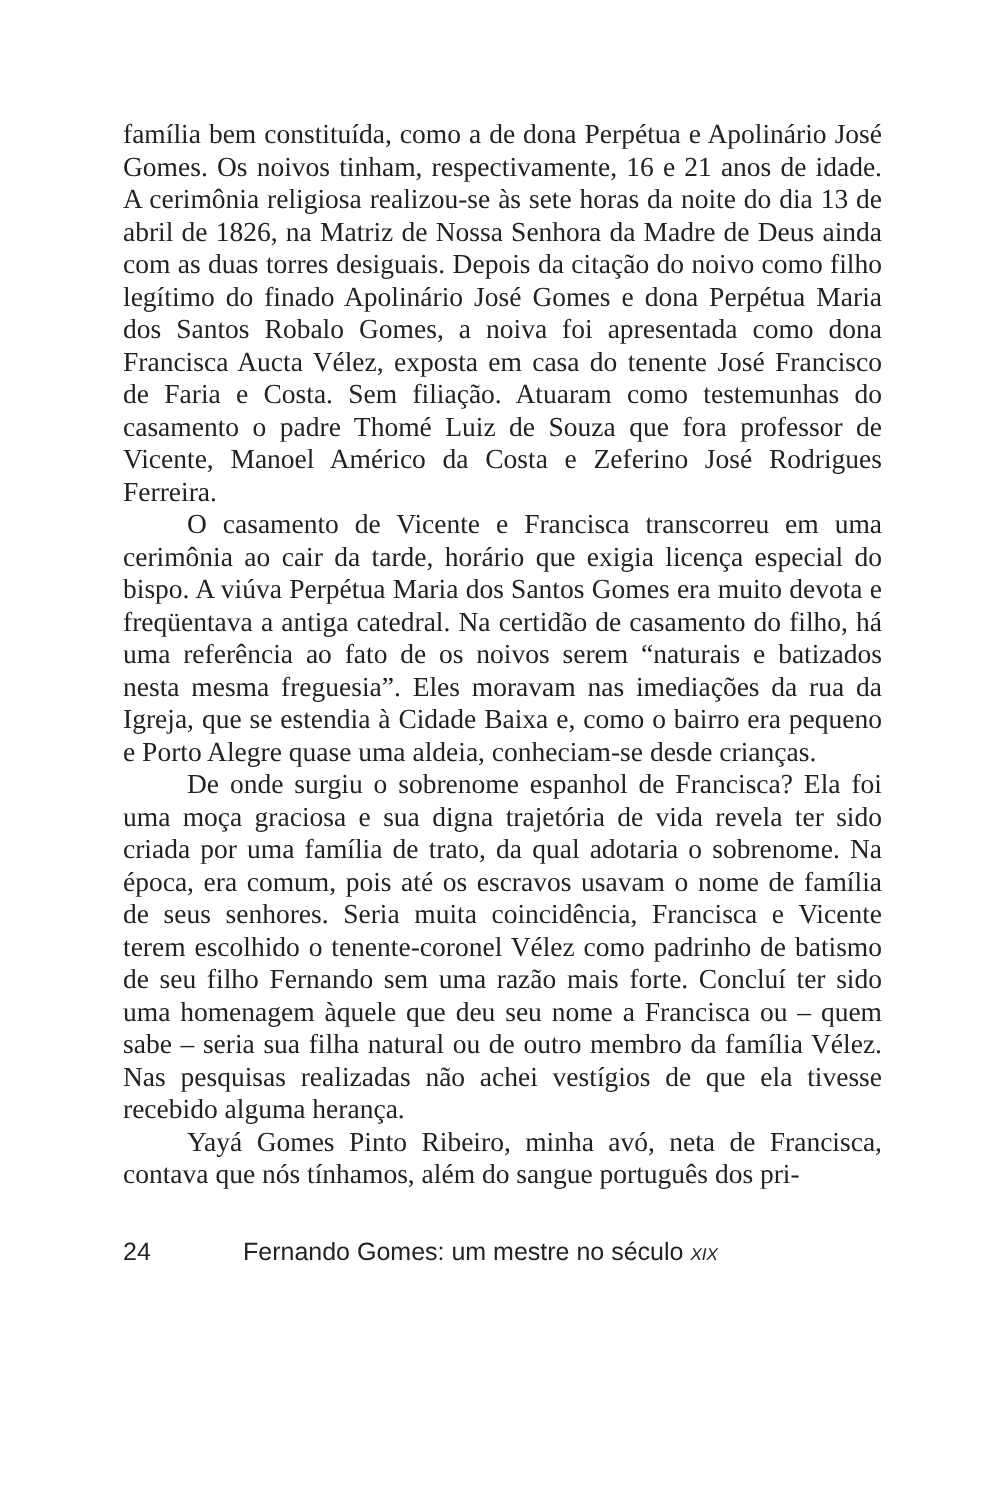família bem constituída, como a de dona Perpétua e Apolinário José Gomes. Os noivos tinham, respectivamente, 16 e 21 anos de idade. A cerimônia religiosa realizou-se às sete horas da noite do dia 13 de abril de 1826, na Matriz de Nossa Senhora da Madre de Deus ainda com as duas torres desiguais. Depois da citação do noivo como filho legítimo do finado Apolinário José Gomes e dona Perpétua Maria dos Santos Robalo Gomes, a noiva foi apresentada como dona Francisca Aucta Vélez, exposta em casa do tenente José Francisco de Faria e Costa. Sem filiação. Atuaram como testemunhas do casamento o padre Thomé Luiz de Souza que fora professor de Vicente, Manoel Américo da Costa e Zeferino José Rodrigues Ferreira.
O casamento de Vicente e Francisca transcorreu em uma cerimônia ao cair da tarde, horário que exigia licença especial do bispo. A viúva Perpétua Maria dos Santos Gomes era muito devota e freqüentava a antiga catedral. Na certidão de casamento do filho, há uma referência ao fato de os noivos serem “naturais e batizados nesta mesma freguesia”. Eles moravam nas imediações da rua da Igreja, que se estendia à Cidade Baixa e, como o bairro era pequeno e Porto Alegre quase uma aldeia, conheciam-se desde crianças.
De onde surgiu o sobrenome espanhol de Francisca? Ela foi uma moça graciosa e sua digna trajetória de vida revela ter sido criada por uma família de trato, da qual adotaria o sobrenome. Na época, era comum, pois até os escravos usavam o nome de família de seus senhores. Seria muita coincidência, Francisca e Vicente terem escolhido o tenente-coronel Vélez como padrinho de batismo de seu filho Fernando sem uma razão mais forte. Concluí ter sido uma homenagem àquele que deu seu nome a Francisca ou – quem sabe – seria sua filha natural ou de outro membro da família Vélez. Nas pesquisas realizadas não achei vestígios de que ela tivesse recebido alguma herança.
Yayá Gomes Pinto Ribeiro, minha avó, neta de Francisca, contava que nós tínhamos, além do sangue português dos pri-
24 Fernando Gomes: um mestre no século XIX